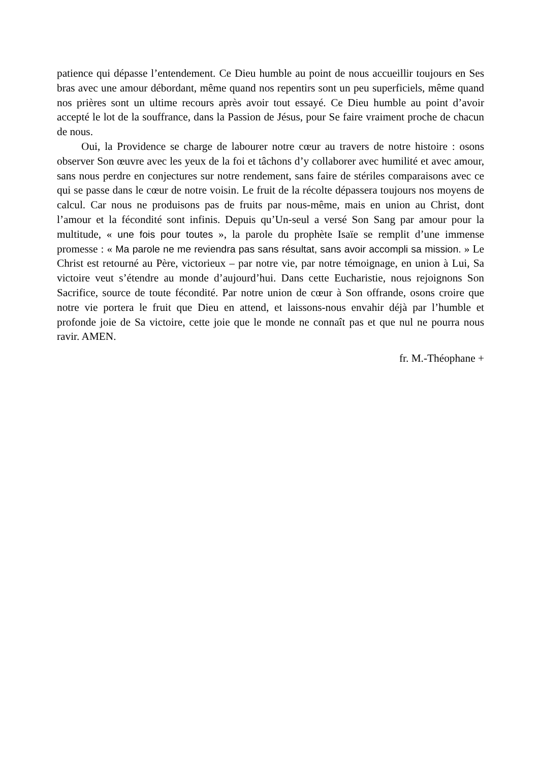patience qui dépasse l’entendement. Ce Dieu humble au point de nous accueillir toujours en Ses bras avec une amour débordant, même quand nos repentirs sont un peu superficiels, même quand nos prières sont un ultime recours après avoir tout essayé. Ce Dieu humble au point d’avoir accepté le lot de la souffrance, dans la Passion de Jésus, pour Se faire vraiment proche de chacun de nous.
Oui, la Providence se charge de labourer notre cœur au travers de notre histoire : osons observer Son œuvre avec les yeux de la foi et tâchons d’y collaborer avec humilité et avec amour, sans nous perdre en conjectures sur notre rendement, sans faire de stériles comparaisons avec ce qui se passe dans le cœur de notre voisin. Le fruit de la récolte dépassera toujours nos moyens de calcul. Car nous ne produisons pas de fruits par nous-même, mais en union au Christ, dont l’amour et la fécondité sont infinis. Depuis qu’Un-seul a versé Son Sang par amour pour la multitude, « une fois pour toutes », la parole du prophète Isaïe se remplit d’une immense promesse : « Ma parole ne me reviendra pas sans résultat, sans avoir accompli sa mission. » Le Christ est retourné au Père, victorieux – par notre vie, par notre témoignage, en union à Lui, Sa victoire veut s’étendre au monde d’aujourd’hui. Dans cette Eucharistie, nous rejoignons Son Sacrifice, source de toute fécondité. Par notre union de cœur à Son offrande, osons croire que notre vie portera le fruit que Dieu en attend, et laissons-nous envahir déjà par l’humble et profonde joie de Sa victoire, cette joie que le monde ne connaît pas et que nul ne pourra nous ravir. AMEN.
fr. M.-Théophane +